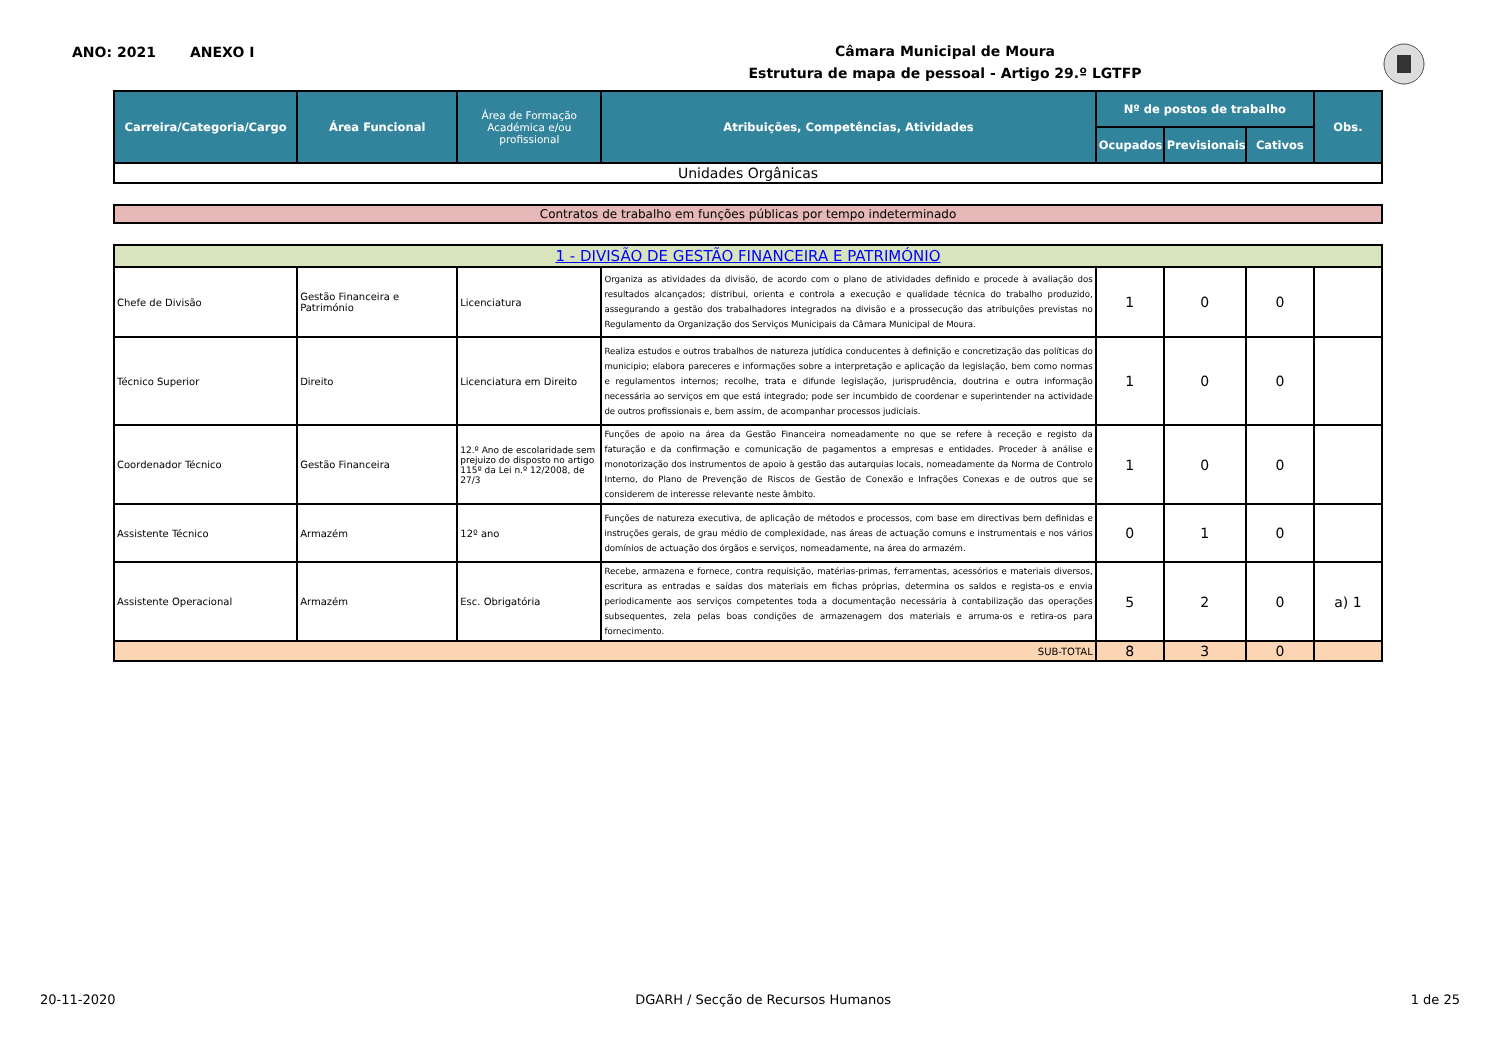ANO: 2021 ANEXO I
Câmara Municipal de Moura
Estrutura de mapa de pessoal - Artigo 29.º LGTFP
| Carreira/Categoria/Cargo | Área Funcional | Área de Formação Académica e/ou profissional | Atribuições, Competências, Atividades | Nº de postos de trabalho | | | Obs. |
| --- | --- | --- | --- | --- | --- | --- | --- |
| | | | | Ocupados | Previsionais | Cativos | |
| Unidades Orgânicas | | | | | | | |
| Contratos de trabalho em funções públicas por tempo indeterminado |
| 1 - DIVISÃO DE GESTÃO FINANCEIRA E PATRIMÓNIO | | | | | | | |
| Chefe de Divisão | Gestão Financeira e Património | Licenciatura | Organiza as atividades da divisão, de acordo com o plano de atividades definido e procede à avaliação dos resultados alcançados; distribui, orienta e controla a execução e qualidade técnica do trabalho produzido, assegurando a gestão dos trabalhadores integrados na divisão e a prossecução das atribuições previstas no Regulamento da Organização dos Serviços Municipais da Câmara Municipal de Moura. | 1 | 0 | 0 | |
| Técnico Superior | Direito | Licenciatura em Direito | Realiza estudos e outros trabalhos de natureza jutídica conducentes à definição e concretização das políticas do municipio; elabora pareceres e informações sobre a interpretação e aplicação da legislação, bem como normas e regulamentos internos; recolhe, trata e difunde legislação, jurisprudência, doutrina e outra informação necessária ao serviços em que está integrado; pode ser incumbido de coordenar e superintender na actividade de outros profissionais e, bem assim, de acompanhar processos judiciais. | 1 | 0 | 0 | |
| Coordenador Técnico | Gestão Financeira | 12.º Ano de escolaridade sem prejuizo do disposto no artigo 115º da Lei n.º 12/2008, de 27/3 | Funções de apoio na área da Gestão Financeira nomeadamente no que se refere à receção e registo da faturação e da confirmação e comunicação de pagamentos a empresas e entidades. Proceder à análise e monotorização dos instrumentos de apoio à gestão das autarquias locais, nomeadamente da Norma de Controlo Interno, do Plano de Prevenção de Riscos de Gestão de Conexão e Infrações Conexas e de outros que se considerem de interesse relevante neste âmbito. | 1 | 0 | 0 | |
| Assistente Técnico | Armazém | 12º ano | Funções de natureza executiva, de aplicação de métodos e processos, com base em directivas bem definidas e instruções gerais, de grau médio de complexidade, nas áreas de actuação comuns e instrumentais e nos vários domínios de actuação dos órgãos e serviços, nomeadamente, na área do armazém. | 0 | 1 | 0 | |
| Assistente Operacional | Armazém | Esc. Obrigatória | Recebe, armazena e fornece, contra requisição, matérias-primas, ferramentas, acessórios e materiais diversos, escritura as entradas e saídas dos materiais em fichas próprias, determina os saldos e regista-os e envia periodicamente aos serviços competentes toda a documentação necessária à contabilização das operações subsequentes, zela pelas boas condições de armazenagem dos materiais e arruma-os e retira-os para fornecimento. | 5 | 2 | 0 | a) 1 |
| SUB-TOTAL | | | | 8 | 3 | 0 | |
20-11-2020 DGARH / Secção de Recursos Humanos 1 de 25